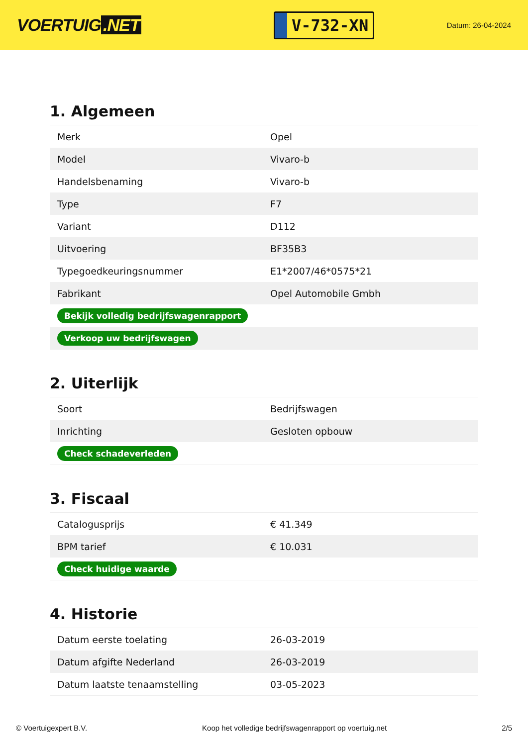VOERTUIG.NET
V-732-XN
Datum: 26-04-2024
1. Algemeen
| Merk | Opel |
| Model | Vivaro-b |
| Handelsbenaming | Vivaro-b |
| Type | F7 |
| Variant | D112 |
| Uitvoering | BF35B3 |
| Typegoedkeuringsnummer | E1*2007/46*0575*21 |
| Fabrikant | Opel Automobile Gmbh |
| Bekijk volledig bedrijfswagenrapport | |
| Verkoop uw bedrijfswagen | |
2. Uiterlijk
| Soort | Bedrijfswagen |
| Inrichting | Gesloten opbouw |
| Check schadeverleden | |
3. Fiscaal
| Catalogusprijs | € 41.349 |
| BPM tarief | € 10.031 |
| Check huidige waarde | |
4. Historie
| Datum eerste toelating | 26-03-2019 |
| Datum afgifte Nederland | 26-03-2019 |
| Datum laatste tenaamstelling | 03-05-2023 |
© Voertuigexpert B.V. Koop het volledige bedrijfswagenrapport op voertuig.net 2/5